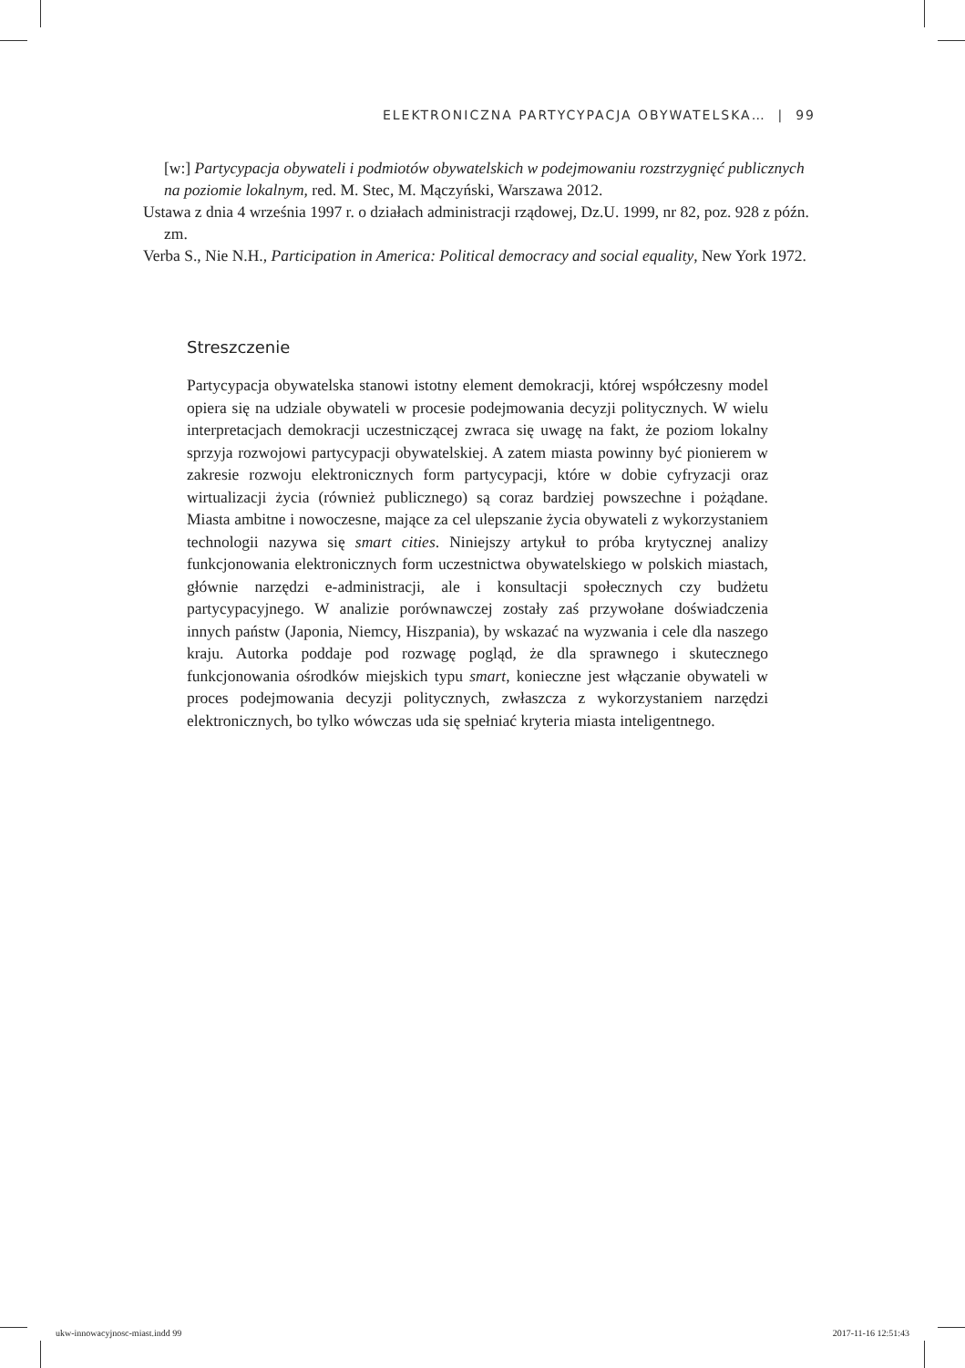ELEKTRONICZNA PARTYCYPACJA OBYWATELSKA… | 99
[w:] Partycypacja obywateli i podmiotów obywatelskich w podejmowaniu rozstrzygnięć publicznych na poziomie lokalnym, red. M. Stec, M. Mączyński, Warszawa 2012.
Ustawa z dnia 4 września 1997 r. o działach administracji rządowej, Dz.U. 1999, nr 82, poz. 928 z późn. zm.
Verba S., Nie N.H., Participation in America: Political democracy and social equality, New York 1972.
Streszczenie
Partycypacja obywatelska stanowi istotny element demokracji, której współczesny model opiera się na udziale obywateli w procesie podejmowania decyzji politycznych. W wielu interpretacjach demokracji uczestniczącej zwraca się uwagę na fakt, że poziom lokalny sprzyja rozwojowi partycypacji obywatelskiej. A zatem miasta powinny być pionierem w zakresie rozwoju elektronicznych form partycypacji, które w dobie cyfryzacji oraz wirtualizacji życia (również publicznego) są coraz bardziej powszechne i pożądane. Miasta ambitne i nowoczesne, mające za cel ulepszanie życia obywateli z wykorzystaniem technologii nazywa się smart cities. Niniejszy artykuł to próba krytycznej analizy funkcjonowania elektronicznych form uczestnictwa obywatelskiego w polskich miastach, głównie narzędzi e-administracji, ale i konsultacji społecznych czy budżetu partycypacyjnego. W analizie porównawczej zostały zaś przywołane doświadczenia innych państw (Japonia, Niemcy, Hiszpania), by wskazać na wyzwania i cele dla naszego kraju. Autorka poddaje pod rozwagę pogląd, że dla sprawnego i skutecznego funkcjonowania ośrodków miejskich typu smart, konieczne jest włączanie obywateli w proces podejmowania decyzji politycznych, zwłaszcza z wykorzystaniem narzędzi elektronicznych, bo tylko wówczas uda się spełniać kryteria miasta inteligentnego.
ukw-innowacyjnosc-miast.indd 99 2017-11-16 12:51:43